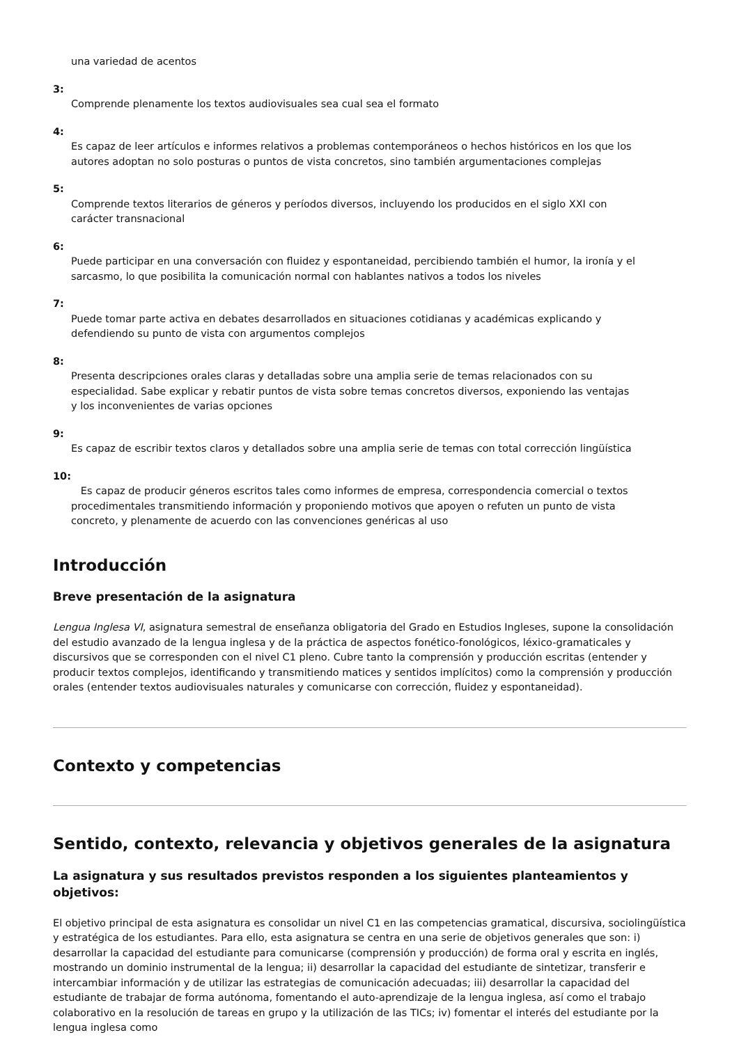una variedad de acentos
3:
Comprende plenamente los textos audiovisuales sea cual sea el formato
4:
Es capaz de leer artículos e informes relativos a problemas contemporáneos o hechos históricos en los que los autores adoptan no solo posturas o puntos de vista concretos, sino también argumentaciones complejas
5:
Comprende textos literarios de géneros y períodos diversos, incluyendo los producidos en el siglo XXI con carácter transnacional
6:
Puede participar en una conversación con fluidez y espontaneidad, percibiendo también el humor, la ironía y el sarcasmo, lo que posibilita la comunicación normal con hablantes nativos a todos los niveles
7:
Puede tomar parte activa en debates desarrollados en situaciones cotidianas y académicas explicando y defendiendo su punto de vista con argumentos complejos
8:
Presenta descripciones orales claras y detalladas sobre una amplia serie de temas relacionados con su especialidad. Sabe explicar y rebatir puntos de vista sobre temas concretos diversos, exponiendo las ventajas y los inconvenientes de varias opciones
9:
Es capaz de escribir textos claros y detallados sobre una amplia serie de temas con total corrección lingüística
10:
Es capaz de producir géneros escritos tales como informes de empresa, correspondencia comercial o textos procedimentales transmitiendo información y proponiendo motivos que apoyen o refuten un punto de vista concreto, y plenamente de acuerdo con las convenciones genéricas al uso
Introducción
Breve presentación de la asignatura
Lengua Inglesa VI, asignatura semestral de enseñanza obligatoria del Grado en Estudios Ingleses, supone la consolidación del estudio avanzado de la lengua inglesa y de la práctica de aspectos fonético-fonológicos, léxico-gramaticales y discursivos que se corresponden con el nivel C1 pleno. Cubre tanto la comprensión y producción escritas (entender y producir textos complejos, identificando y transmitiendo matices y sentidos implícitos) como la comprensión y producción orales (entender textos audiovisuales naturales y comunicarse con corrección, fluidez y espontaneidad).
Contexto y competencias
Sentido, contexto, relevancia y objetivos generales de la asignatura
La asignatura y sus resultados previstos responden a los siguientes planteamientos y objetivos:
El objetivo principal de esta asignatura es consolidar un nivel C1 en las competencias gramatical, discursiva, sociolingüística y estratégica de los estudiantes. Para ello, esta asignatura se centra en una serie de objetivos generales que son: i) desarrollar la capacidad del estudiante para comunicarse (comprensión y producción) de forma oral y escrita en inglés, mostrando un dominio instrumental de la lengua; ii) desarrollar la capacidad del estudiante de sintetizar, transferir e intercambiar información y de utilizar las estrategias de comunicación adecuadas; iii) desarrollar la capacidad del estudiante de trabajar de forma autónoma, fomentando el auto-aprendizaje de la lengua inglesa, así como el trabajo colaborativo en la resolución de tareas en grupo y la utilización de las TICs; iv) fomentar el interés del estudiante por la lengua inglesa como